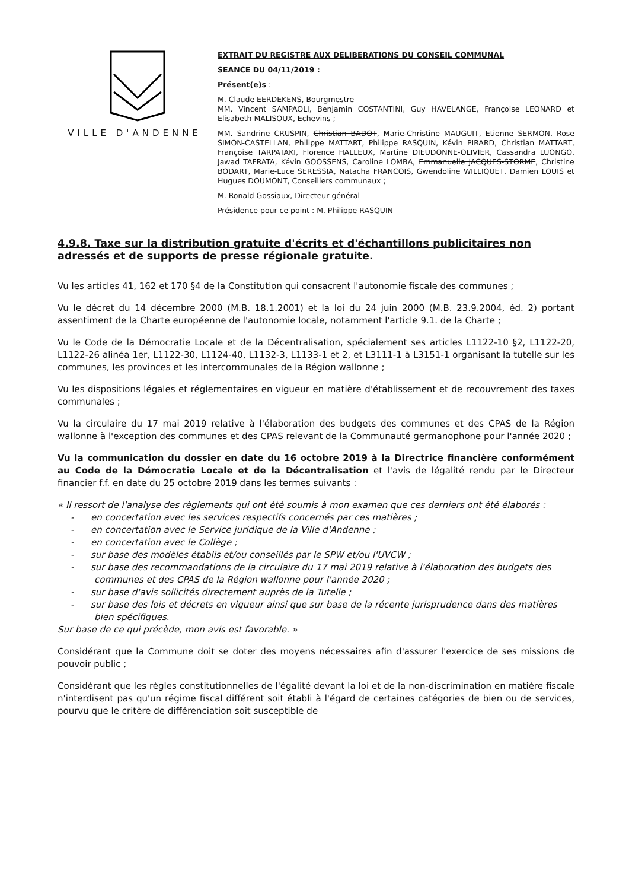VILLE D'ANDENNE
EXTRAIT DU REGISTRE AUX DELIBERATIONS DU CONSEIL COMMUNAL
SEANCE DU 04/11/2019 :
Présent(e)s :
M. Claude EERDEKENS, Bourgmestre
MM. Vincent SAMPAOLI, Benjamin COSTANTINI, Guy HAVELANGE, Françoise LEONARD et Elisabeth MALISOUX, Echevins ;
MM. Sandrine CRUSPIN, Christian BADOT, Marie-Christine MAUGUIT, Etienne SERMON, Rose SIMON-CASTELLAN, Philippe MATTART, Philippe RASQUIN, Kévin PIRARD, Christian MATTART, Françoise TARPATAKI, Florence HALLEUX, Martine DIEUDONNE-OLIVIER, Cassandra LUONGO, Jawad TAFRATA, Kévin GOOSSENS, Caroline LOMBA, Emmanuelle JACQUES-STORME, Christine BODART, Marie-Luce SERESSIA, Natacha FRANCOIS, Gwendoline WILLIQUET, Damien LOUIS et Hugues DOUMONT, Conseillers communaux ;
M. Ronald Gossiaux, Directeur général
Présidence pour ce point : M. Philippe RASQUIN
4.9.8. Taxe sur la distribution gratuite d'écrits et d'échantillons publicitaires non adressés et de supports de presse régionale gratuite.
Vu les articles 41, 162 et 170 §4 de la Constitution qui consacrent l'autonomie fiscale des communes ;
Vu le décret du 14 décembre 2000 (M.B. 18.1.2001) et la loi du 24 juin 2000 (M.B. 23.9.2004, éd. 2) portant assentiment de la Charte européenne de l'autonomie locale, notamment l'article 9.1. de la Charte ;
Vu le Code de la Démocratie Locale et de la Décentralisation, spécialement ses articles L1122-10 §2, L1122-20, L1122-26 alinéa 1er, L1122-30, L1124-40, L1132-3, L1133-1 et 2, et L3111-1 à L3151-1 organisant la tutelle sur les communes, les provinces et les intercommunales de la Région wallonne ;
Vu les dispositions légales et réglementaires en vigueur en matière d'établissement et de recouvrement des taxes communales ;
Vu la circulaire du 17 mai 2019 relative à l'élaboration des budgets des communes et des CPAS de la Région wallonne à l'exception des communes et des CPAS relevant de la Communauté germanophone pour l'année 2020 ;
Vu la communication du dossier en date du 16 octobre 2019 à la Directrice financière conformément au Code de la Démocratie Locale et de la Décentralisation et l'avis de légalité rendu par le Directeur financier f.f. en date du 25 octobre 2019 dans les termes suivants :
« Il ressort de l'analyse des règlements qui ont été soumis à mon examen que ces derniers ont été élaborés :
- en concertation avec les services respectifs concernés par ces matières ;
- en concertation avec le Service juridique de la Ville d'Andenne ;
- en concertation avec le Collège ;
- sur base des modèles établis et/ou conseillés par le SPW et/ou l'UVCW ;
- sur base des recommandations de la circulaire du 17 mai 2019 relative à l'élaboration des budgets des communes et des CPAS de la Région wallonne pour l'année 2020 ;
- sur base d'avis sollicités directement auprès de la Tutelle ;
- sur base des lois et décrets en vigueur ainsi que sur base de la récente jurisprudence dans des matières bien spécifiques.
Sur base de ce qui précède, mon avis est favorable. »
Considérant que la Commune doit se doter des moyens nécessaires afin d'assurer l'exercice de ses missions de pouvoir public ;
Considérant que les règles constitutionnelles de l'égalité devant la loi et de la non-discrimination en matière fiscale n'interdisent pas qu'un régime fiscal différent soit établi à l'égard de certaines catégories de bien ou de services, pourvu que le critère de différenciation soit susceptible de